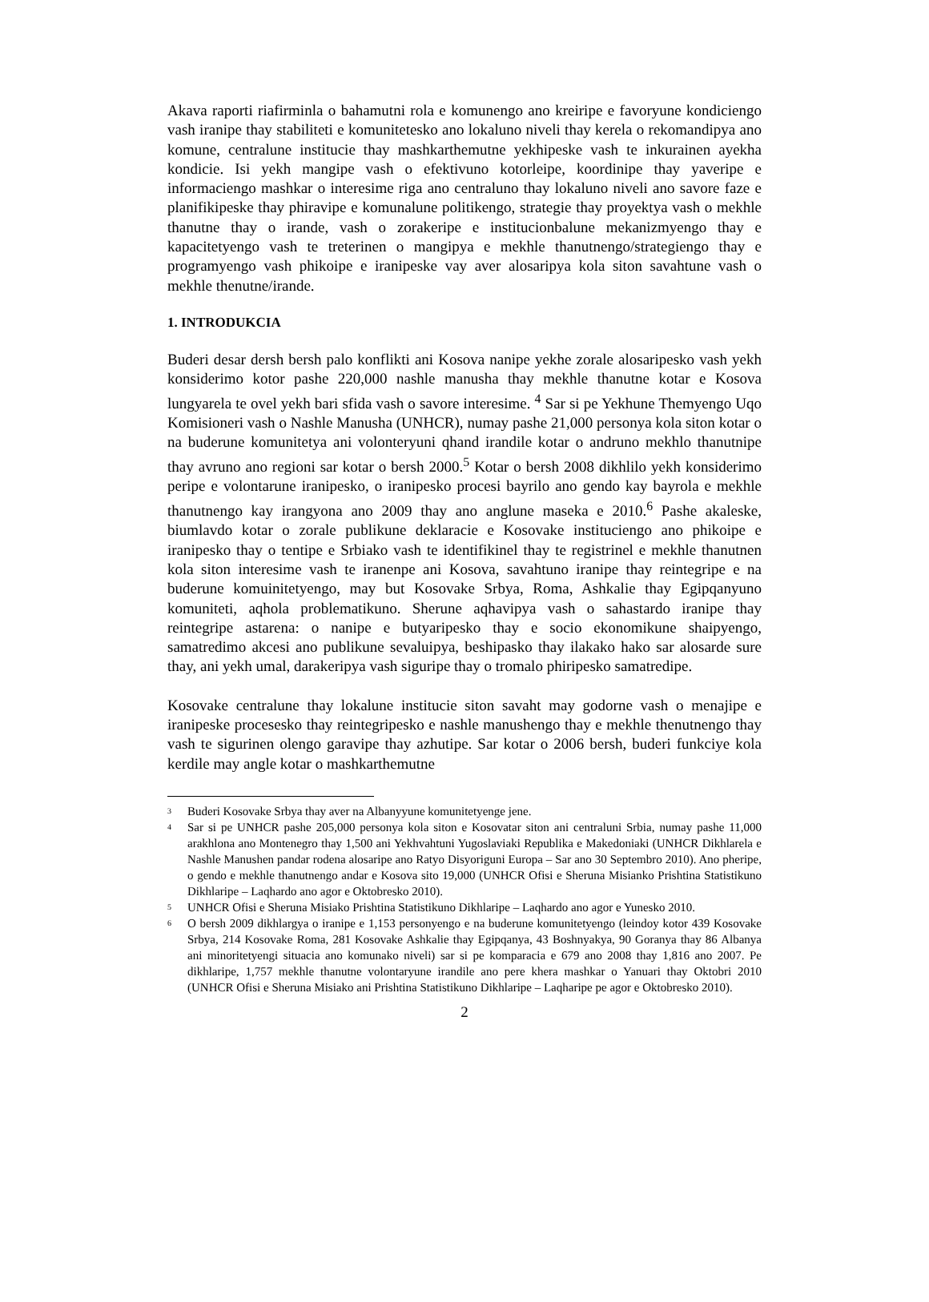Akava raporti riafirminla o bahamutni rola e komunengo ano kreiripe e favoryune kondiciengo vash iranipe thay stabiliteti e komunitetesko ano lokaluno niveli thay kerela o rekomandipya ano komune, centralune institucie thay mashkarthemutne yekhipeske vash te inkurainen ayekha kondicie. Isi yekh mangipe vash o efektivuno kotorleipe, koordinipe thay yaveripe e informaciengo mashkar o interesime riga ano centraluno thay lokaluno niveli ano savore faze e planifikipeske thay phiravipe e komunalune politikengo, strategie thay proyektya vash o mekhle thanutne thay o irande, vash o zorakeripe e institucionbalune mekanizmyengo thay e kapacitetyengo vash te treterinen o mangipya e mekhle thanutnengo/strategiengo thay e programyengo vash phikoipe e iranipeske vay aver alosaripya kola siton savahtune vash o mekhle thenutne/irande.
1. INTRODUKCIA
Buderi desar dersh bersh palo konflikti ani Kosova nanipe yekhe zorale alosaripesko vash yekh konsiderimo kotor pashe 220,000 nashle manusha thay mekhle thanutne kotar e Kosova lungyarela te ovel yekh bari sfida vash o savore interesime. <sup>4</sup> Sar si pe Yekhune Themyengo Uqo Komisioneri vash o Nashle Manusha (UNHCR), numay pashe 21,000 personya kola siton kotar o na buderune komunitetya ani volonteryuni qhand irandile kotar o andruno mekhlo thanutnipe thay avruno ano regioni sar kotar o bersh 2000.<sup>5</sup> Kotar o bersh 2008 dikhlilo yekh konsiderimo peripe e volontarune iranipesko, o iranipesko procesi bayrilo ano gendo kay bayrola e mekhle thanutnengo kay irangyona ano 2009 thay ano anglune maseka e 2010.<sup>6</sup> Pashe akaleske, biumlavdo kotar o zorale publikune deklaracie e Kosovake instituciengo ano phikoipe e iranipesko thay o tentipe e Srbiako vash te identifikinel thay te registrinel e mekhle thanutnen kola siton interesime vash te iranenpe ani Kosova, savahtuno iranipe thay reintegripe e na buderune komuinitetyengo, may but Kosovake Srbya, Roma, Ashkalie thay Egipqanyuno komuniteti, aqhola problematikuno. Sherune aqhavipya vash o sahastardo iranipe thay reintegripe astarena: o nanipe e butyaripesko thay e socio ekonomikune shaipyengo, samatredimo akcesi ano publikune sevaluipya, beshipasko thay ilakako hako sar alosarde sure thay, ani yekh umal, darakeripya vash siguripe thay o tromalo phiripesko samatredipe.
Kosovake centralune thay lokalune institucie siton savaht may godorne vash o menajipe e iranipeske procesesko thay reintegripesko e nashle manushengo thay e mekhle thenutnengo thay vash te sigurinen olengo garavipe thay azhutipe. Sar kotar o 2006 bersh, buderi funkciye kola kerdile may angle kotar o mashkarthemutne
<sup>3</sup> Buderi Kosovake Srbya thay aver na Albanyyune komunitetyenge jene.
<sup>4</sup> Sar si pe UNHCR pashe 205,000 personya kola siton e Kosovatar siton ani centraluni Srbia, numay pashe 11,000 arakhlona ano Montenegro thay 1,500 ani Yekhvahtuni Yugoslaviaki Republika e Makedoniaki (UNHCR Dikhlarela e Nashle Manushen pandar rodena alosaripe ano Ratyo Disyoriguni Europa – Sar ano 30 Septembro 2010). Ano pheripe, o gendo e mekhle thanutnengo andar e Kosova sito 19,000 (UNHCR Ofisi e Sheruna Misianko Prishtina Statistikuno Dikhlaripe – Laqhardo ano agor e Oktobresko 2010).
<sup>5</sup> UNHCR Ofisi e Sheruna Misiako Prishtina Statistikuno Dikhlaripe – Laqhardo ano agor e Yunesko 2010.
<sup>6</sup> O bersh 2009 dikhlargya o iranipe e 1,153 personyengo e na buderune komunitetyengo (leindoy kotor 439 Kosovake Srbya, 214 Kosovake Roma, 281 Kosovake Ashkalie thay Egipqanya, 43 Boshnyakya, 90 Goranya thay 86 Albanya ani minoritetyengi situacia ano komunako niveli) sar si pe komparacia e 679 ano 2008 thay 1,816 ano 2007. Pe dikhlaripe, 1,757 mekhle thanutne volontaryune irandile ano pere khera mashkar o Yanuari thay Oktobri 2010 (UNHCR Ofisi e Sheruna Misiako ani Prishtina Statistikuno Dikhlaripe – Laqharipe pe agor e Oktobresko 2010).
2